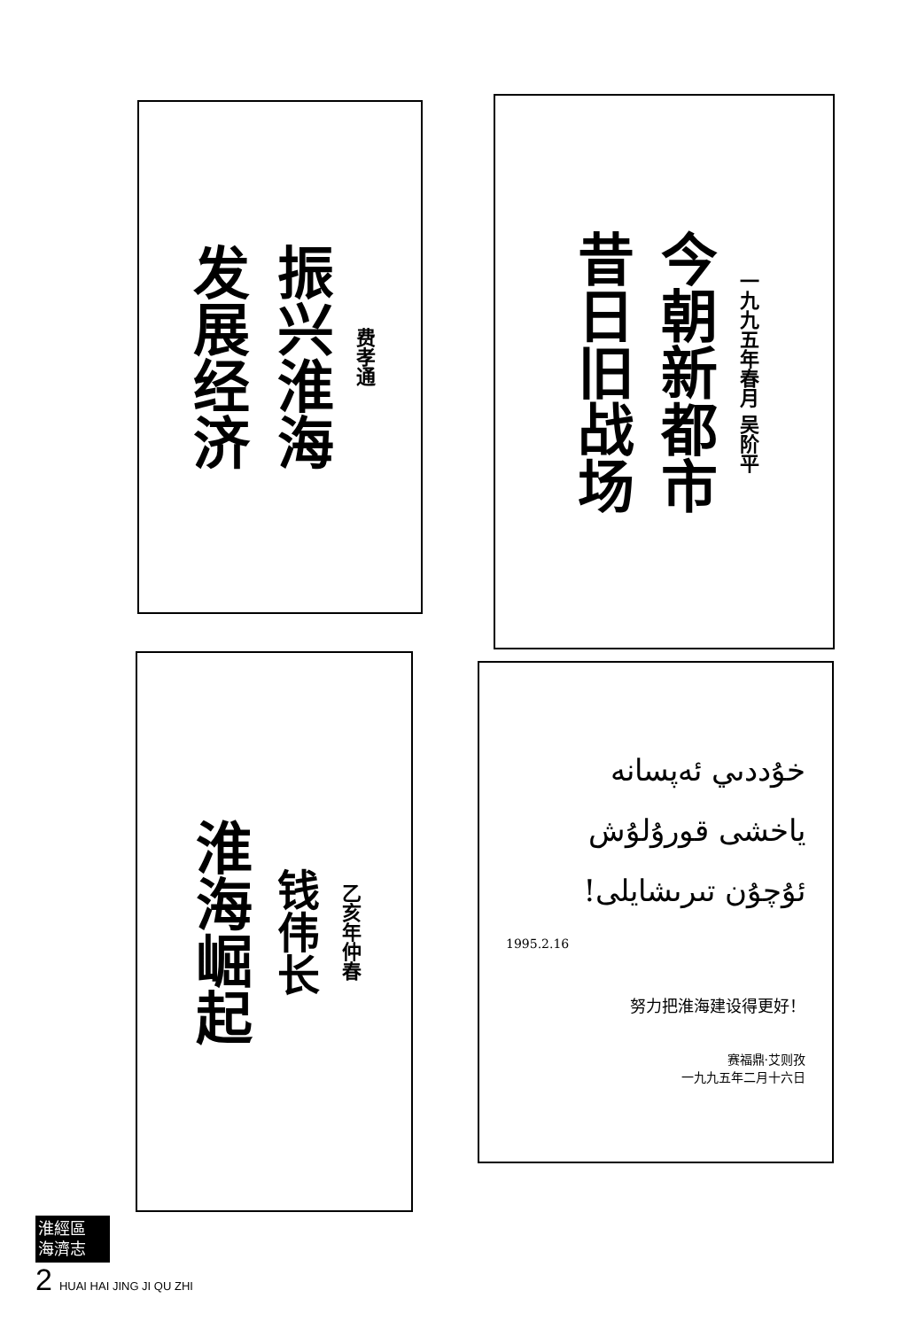发展经济
振兴淮海
费孝通
昔日旧战场
今朝新都市
一九九五年春月 吴阶平
淮海崛起
钱伟长
乙亥年仲春
خۇددىي ئەپسانە
ياخشى قورۇلۇش
ئۇچۇن تىرىشايلى!
1995.2.16
努力把淮海建设得更好！
赛福鼎·艾则孜
一九九五年二月十六日
淮經區
海濟志
2 HUAI HAI JING JI QU ZHI